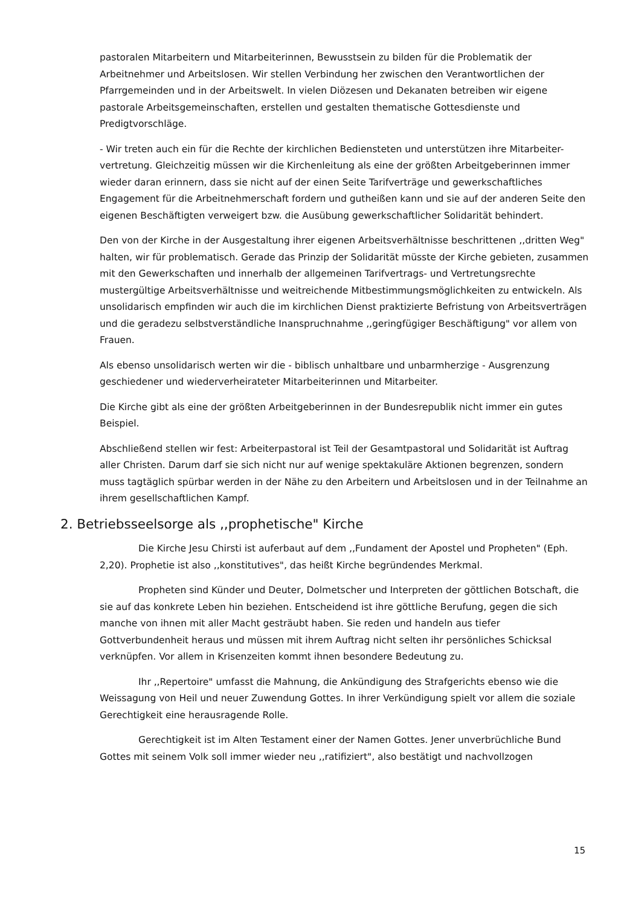pastoralen Mitarbeitern und Mitarbeiterinnen, Bewusstsein zu bilden für die Problematik der Arbeitnehmer und Arbeitslosen. Wir stellen Verbindung her zwischen den Verantwortlichen der Pfarrgemeinden und in der Arbeitswelt. In vielen Diözesen und Dekanaten betreiben wir eigene pastorale Arbeitsgemeinschaften, erstellen und gestalten thematische Gottesdienste und Predigtvorschläge.
- Wir treten auch ein für die Rechte der kirchlichen Bediensteten und unterstützen ihre Mitarbeiter-vertretung. Gleichzeitig müssen wir die Kirchenleitung als eine der größten Arbeitgeberinnen immer wieder daran erinnern, dass sie nicht auf der einen Seite Tarifverträge und gewerkschaftliches Engagement für die Arbeitnehmerschaft fordern und gutheißen kann und sie auf der anderen Seite den eigenen Beschäftigten verweigert bzw. die Ausübung gewerkschaftlicher Solidarität behindert.
Den von der Kirche in der Ausgestaltung ihrer eigenen Arbeitsverhältnisse beschrittenen ,,dritten Weg" halten, wir für problematisch. Gerade das Prinzip der Solidarität müsste der Kirche gebieten, zusammen mit den Gewerkschaften und innerhalb der allgemeinen Tarifvertrags- und Vertretungsrechte mustergültige Arbeitsverhältnisse und weitreichende Mitbestimmungsmöglichkeiten zu entwickeln. Als unsolidarisch empfinden wir auch die im kirchlichen Dienst praktizierte Befristung von Arbeitsverträgen und die geradezu selbstverständliche Inanspruchnahme ,,geringfügiger Beschäftigung" vor allem von Frauen.
Als ebenso unsolidarisch werten wir die - biblisch unhaltbare und unbarmherzige - Ausgrenzung geschiedener und wiederverheirateter Mitarbeiterinnen und Mitarbeiter.
Die Kirche gibt als eine der größten Arbeitgeberinnen in der Bundesrepublik nicht immer ein gutes Beispiel.
Abschließend stellen wir fest: Arbeiterpastoral ist Teil der Gesamtpastoral und Solidarität ist Auftrag aller Christen. Darum darf sie sich nicht nur auf wenige spektakuläre Aktionen begrenzen, sondern muss tagtäglich spürbar werden in der Nähe zu den Arbeitern und Arbeitslosen und in der Teilnahme an ihrem gesellschaftlichen Kampf.
2. Betriebsseelsorge als ,,prophetische" Kirche
Die Kirche Jesu Chirsti ist auferbaut auf dem ,,Fundament der Apostel und Propheten" (Eph. 2,20). Prophetie ist also ,,konstitutives", das heißt Kirche begründendes Merkmal.
Propheten sind Künder und Deuter, Dolmetscher und Interpreten der göttlichen Botschaft, die sie auf das konkrete Leben hin beziehen. Entscheidend ist ihre göttliche Berufung, gegen die sich manche von ihnen mit aller Macht gesträubt haben. Sie reden und handeln aus tiefer Gottverbundenheit heraus und müssen mit ihrem Auftrag nicht selten ihr persönliches Schicksal verknüpfen. Vor allem in Krisenzeiten kommt ihnen besondere Bedeutung zu.
Ihr ,,Repertoire" umfasst die Mahnung, die Ankündigung des Strafgerichts ebenso wie die Weissagung von Heil und neuer Zuwendung Gottes. In ihrer Verkündigung spielt vor allem die soziale Gerechtigkeit eine herausragende Rolle.
Gerechtigkeit ist im Alten Testament einer der Namen Gottes. Jener unverbrüchliche Bund Gottes mit seinem Volk soll immer wieder neu ,,ratifiziert", also bestätigt und nachvollzogen
15